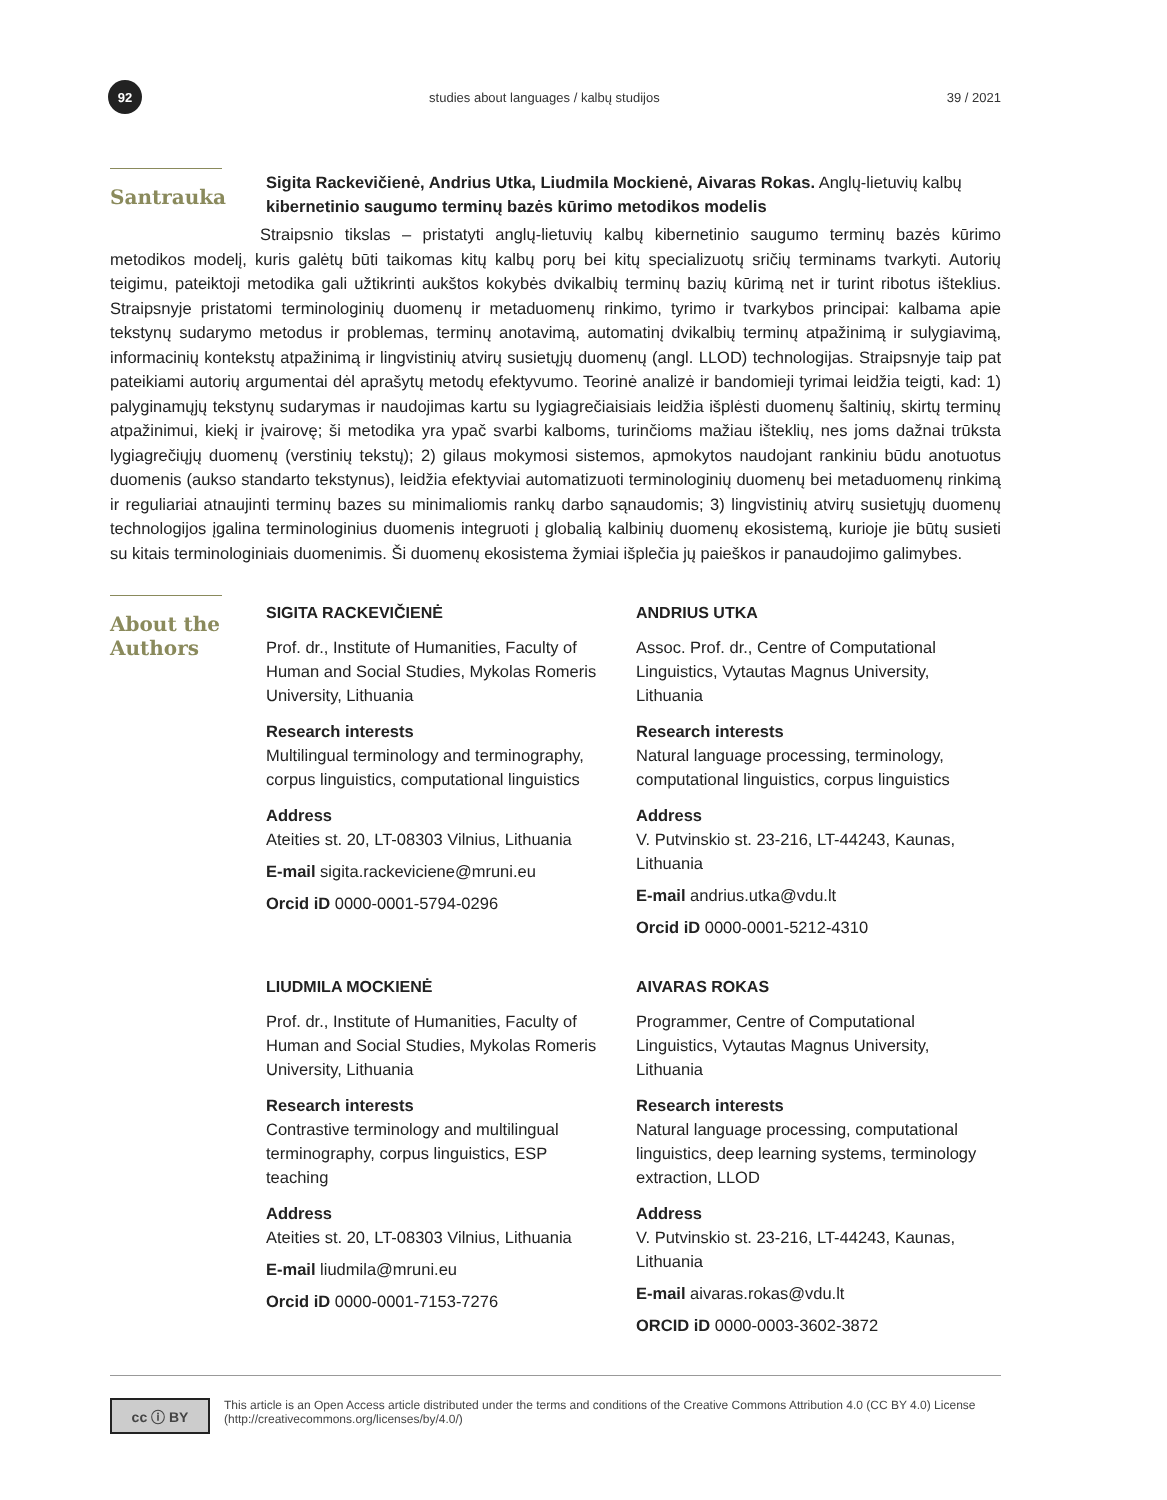92
studies about languages / kalbų studijos
39 / 2021
Santrauka
Sigita Rackevičienė, Andrius Utka, Liudmila Mockienė, Aivaras Rokas. Anglų-lietuvių kalbų kibernetinio saugumo terminų bazės kūrimo metodikos modelis
Straipsnio tikslas – pristatyti anglų-lietuvių kalbų kibernetinio saugumo terminų bazės kūrimo metodikos modelį, kuris galėtų būti taikomas kitų kalbų porų bei kitų specializuotų sričių terminams tvarkyti. Autorių teigimu, pateiktoji metodika gali užtikrinti aukštos kokybės dvikalbių terminų bazių kūrimą net ir turint ribotus išteklius. Straipsnyje pristatomi terminologinių duomenų ir metaduomenų rinkimo, tyrimo ir tvarkybos principai: kalbama apie tekstynų sudarymo metodus ir problemas, terminų anotavimą, automatinį dvikalbių terminų atpažinimą ir sulygiavimą, informacinių kontekstų atpažinimą ir lingvistinių atvirų susietųjų duomenų (angl. LLOD) technologijas. Straipsnyje taip pat pateikiami autorių argumentai dėl aprašytų metodų efektyvumo. Teorinė analizė ir bandomieji tyrimai leidžia teigti, kad: 1) palyginamųjų tekstynų sudarymas ir naudojimas kartu su lygiagrečiaisiais leidžia išplėsti duomenų šaltinių, skirtų terminų atpažinimui, kiekį ir įvairovę; ši metodika yra ypač svarbi kalboms, turinčioms mažiau išteklių, nes joms dažnai trūksta lygiagrečiųjų duomenų (verstinių tekstų); 2) gilaus mokymosi sistemos, apmokytos naudojant rankiniu būdu anotuotus duomenis (aukso standarto tekstynus), leidžia efektyviai automatizuoti terminologinių duomenų bei metaduomenų rinkimą ir reguliariai atnaujinti terminų bazes su minimaliomis rankų darbo sąnaudomis; 3) lingvistinių atvirų susietųjų duomenų technologijos įgalina terminologinius duomenis integruoti į globalią kalbinių duomenų ekosistemą, kurioje jie būtų susieti su kitais terminologiniais duomenimis. Ši duomenų ekosistema žymiai išplečia jų paieškos ir panaudojimo galimybes.
About the Authors
SIGITA RACKEVIČIENĖ
Prof. dr., Institute of Humanities, Faculty of Human and Social Studies, Mykolas Romeris University, Lithuania
Research interests
Multilingual terminology and terminography, corpus linguistics, computational linguistics
Address
Ateities st. 20, LT-08303 Vilnius, Lithuania
E-mail sigita.rackeviciene@mruni.eu
Orcid iD 0000-0001-5794-0296
LIUDMILA MOCKIENĖ
Prof. dr., Institute of Humanities, Faculty of Human and Social Studies, Mykolas Romeris University, Lithuania
Research interests
Contrastive terminology and multilingual terminography, corpus linguistics, ESP teaching
Address
Ateities st. 20, LT-08303 Vilnius, Lithuania
E-mail liudmila@mruni.eu
Orcid iD 0000-0001-7153-7276
ANDRIUS UTKA
Assoc. Prof. dr., Centre of Computational Linguistics, Vytautas Magnus University, Lithuania
Research interests
Natural language processing, terminology, computational linguistics, corpus linguistics
Address
V. Putvinskio st. 23-216, LT-44243, Kaunas, Lithuania
E-mail andrius.utka@vdu.lt
Orcid iD 0000-0001-5212-4310
AIVARAS ROKAS
Programmer, Centre of Computational Linguistics, Vytautas Magnus University, Lithuania
Research interests
Natural language processing, computational linguistics, deep learning systems, terminology extraction, LLOD
Address
V. Putvinskio st. 23-216, LT-44243, Kaunas, Lithuania
E-mail aivaras.rokas@vdu.lt
ORCID iD 0000-0003-3602-3872
cc ⓘ BY
This article is an Open Access article distributed under the terms and conditions of the Creative Commons Attribution 4.0 (CC BY 4.0) License (http://creativecommons.org/licenses/by/4.0/)